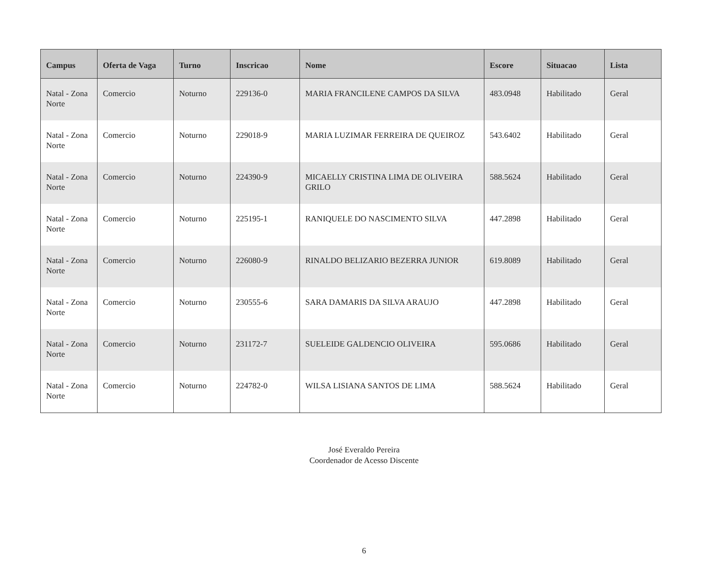| Campus | Oferta de Vaga | Turno | Inscricao | Nome | Escore | Situacao | Lista |
| --- | --- | --- | --- | --- | --- | --- | --- |
| Natal - Zona Norte | Comercio | Noturno | 229136-0 | MARIA FRANCILENE CAMPOS DA SILVA | 483.0948 | Habilitado | Geral |
| Natal - Zona Norte | Comercio | Noturno | 229018-9 | MARIA LUZIMAR FERREIRA DE QUEIROZ | 543.6402 | Habilitado | Geral |
| Natal - Zona Norte | Comercio | Noturno | 224390-9 | MICAELLY CRISTINA LIMA DE OLIVEIRA GRILO | 588.5624 | Habilitado | Geral |
| Natal - Zona Norte | Comercio | Noturno | 225195-1 | RANIQUELE DO NASCIMENTO SILVA | 447.2898 | Habilitado | Geral |
| Natal - Zona Norte | Comercio | Noturno | 226080-9 | RINALDO BELIZARIO BEZERRA JUNIOR | 619.8089 | Habilitado | Geral |
| Natal - Zona Norte | Comercio | Noturno | 230555-6 | SARA DAMARIS DA SILVA ARAUJO | 447.2898 | Habilitado | Geral |
| Natal - Zona Norte | Comercio | Noturno | 231172-7 | SUELEIDE GALDENCIO OLIVEIRA | 595.0686 | Habilitado | Geral |
| Natal - Zona Norte | Comercio | Noturno | 224782-0 | WILSA LISIANA SANTOS DE LIMA | 588.5624 | Habilitado | Geral |
José Everaldo Pereira
Coordenador de Acesso Discente
6